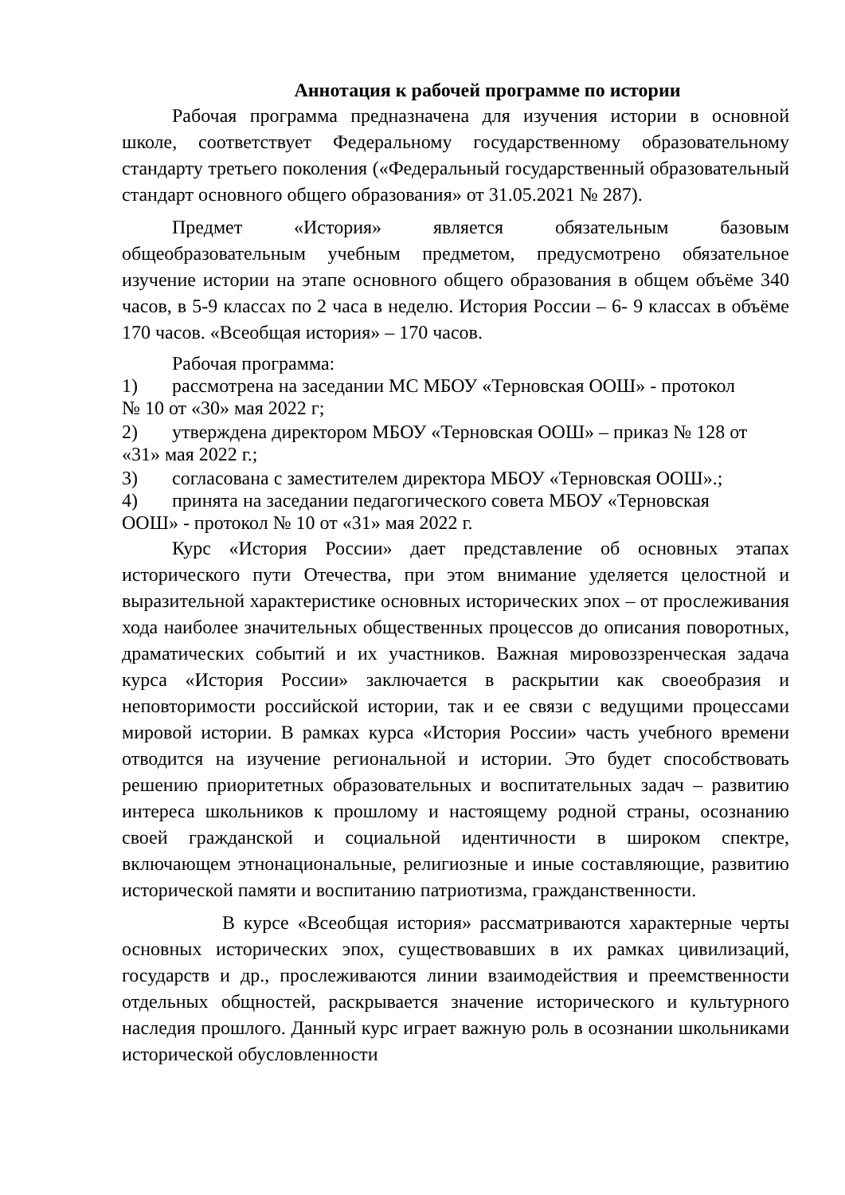Аннотация к рабочей программе по истории
Рабочая программа предназначена для изучения истории в основной школе, соответствует Федеральному государственному образовательному стандарту третьего поколения («Федеральный государственный образовательный стандарт основного общего образования» от 31.05.2021 № 287).
Предмет «История» является обязательным базовым общеобразовательным учебным предметом, предусмотрено обязательное изучение истории на этапе основного общего образования в общем объёме 340 часов, в 5-9 классах по 2 часа в неделю. История России – 6- 9 классах в объёме 170 часов. «Всеобщая история» – 170 часов.
Рабочая программа:
1) рассмотрена на заседании МС МБОУ «Терновская ООШ» - протокол
№ 10 от «30» мая 2022 г;
2) утверждена директором МБОУ «Терновская ООШ» – приказ № 128 от
«31» мая 2022 г.;
3) согласована с заместителем директора МБОУ «Терновская ООШ».;
4) принята на заседании педагогического совета МБОУ «Терновская
ООШ» - протокол № 10 от «31» мая 2022 г.
Курс «История России» дает представление об основных этапах исторического пути Отечества, при этом внимание уделяется целостной и выразительной характеристике основных исторических эпох – от прослеживания хода наиболее значительных общественных процессов до описания поворотных, драматических событий и их участников. Важная мировоззренческая задача курса «История России» заключается в раскрытии как своеобразия и неповторимости российской истории, так и ее связи с ведущими процессами мировой истории. В рамках курса «История России» часть учебного времени отводится на изучение региональной и истории. Это будет способствовать решению приоритетных образовательных и воспитательных задач – развитию интереса школьников к прошлому и настоящему родной страны, осознанию своей гражданской и социальной идентичности в широком спектре, включающем этнонациональные, религиозные и иные составляющие, развитию исторической памяти и воспитанию патриотизма, гражданственности.
В курсе «Всеобщая история» рассматриваются характерные черты основных исторических эпох, существовавших в их рамках цивилизаций, государств и др., прослеживаются линии взаимодействия и преемственности отдельных общностей, раскрывается значение исторического и культурного наследия прошлого. Данный курс играет важную роль в осознании школьниками исторической обусловленности